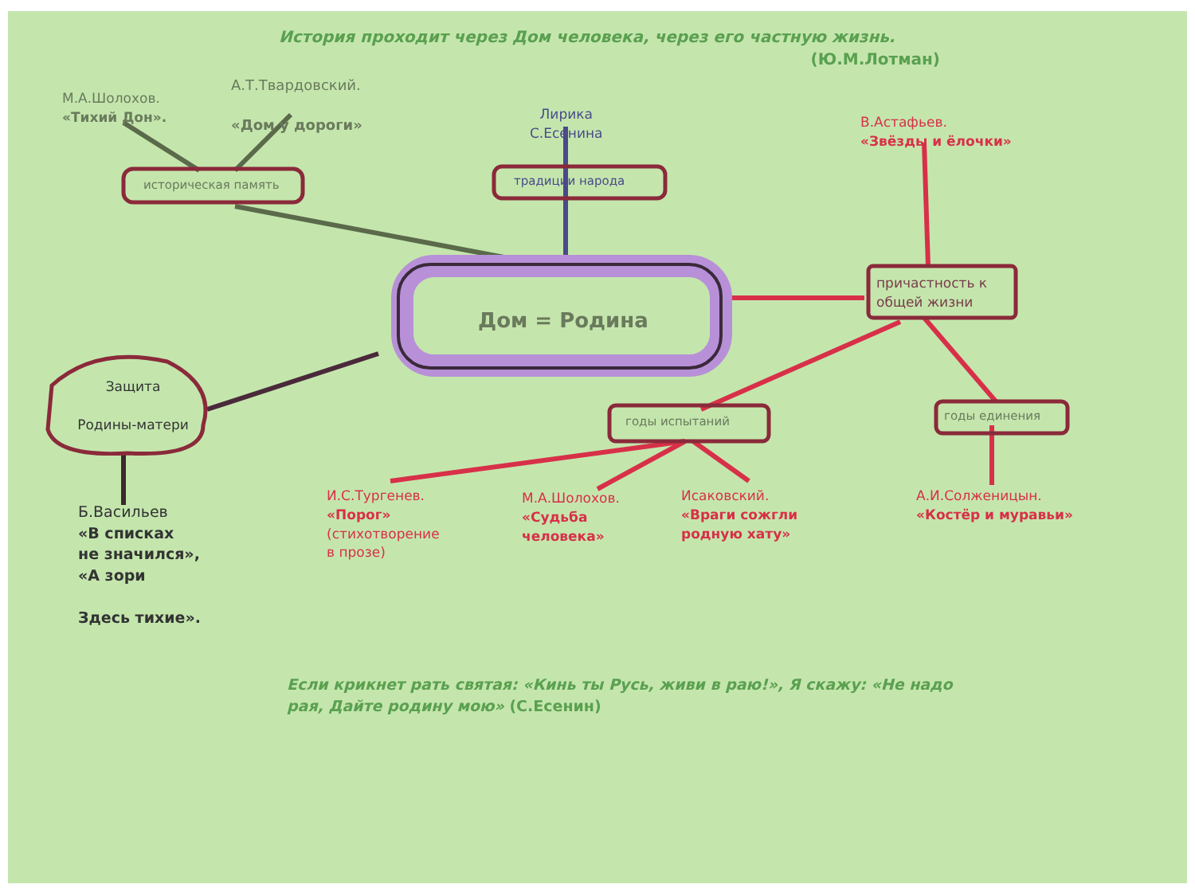История проходит через Дом человека, через его частную жизнь.
(Ю.М.Лотман)
М.А.Шолохов.
«Тихий Дон».
А.Т.Твардовский.
«Дом у дороги»
Лирика
С.Есенина
историческая память традиции народа
В.Астафьев.
«Звёзды и ёлочки»
Дом = Родина
причастность к
общей жизни
Защита
Родины-матери
годы испытаний годы единения
Б.Васильев
«В списках
не значился»,
«А зори
Здесь тихие».
И.С.Тургенев.
«Порог»
(стихотворение
в прозе)
М.А.Шолохов.
«Судьба
человека»
Исаковский.
«Враги сожгли
родную хату»
А.И.Солженицын.
«Костёр и муравьи»
Если крикнет рать святая: «Кинь ты Русь, живи в раю!», Я скажу: «Не надо рая, Дайте родину мою» (С.Есенин)